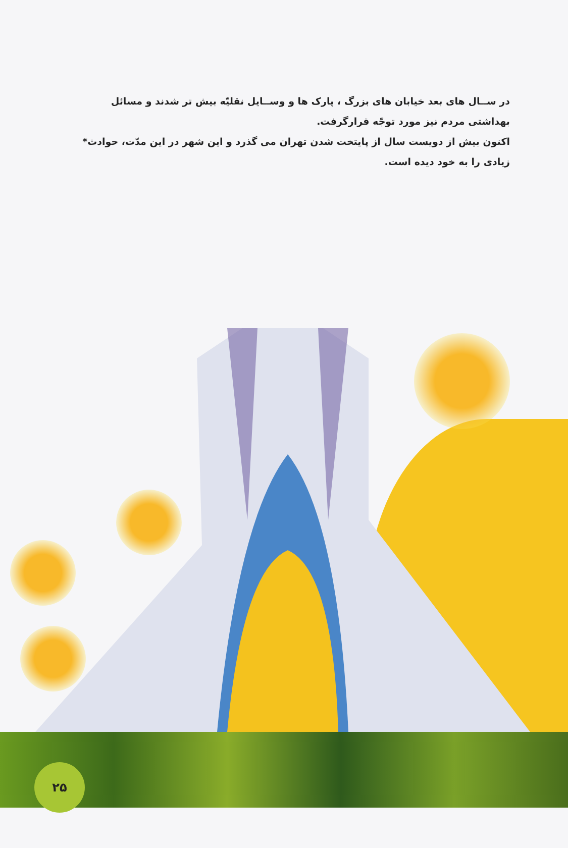در ســال های بعد خیابان های بزرگ ، پارک ها و وســایل نقلیّه بیش تر شدند و مسائل بهداشتی مردم نیز مورد توجّه قرارگرفت.
اکنون بیش از دویست سال از پایتخت شدن تهران می گذرد و این شهر در این مدّت، حوادث* زیادی را به خود دیده است.
۲۵